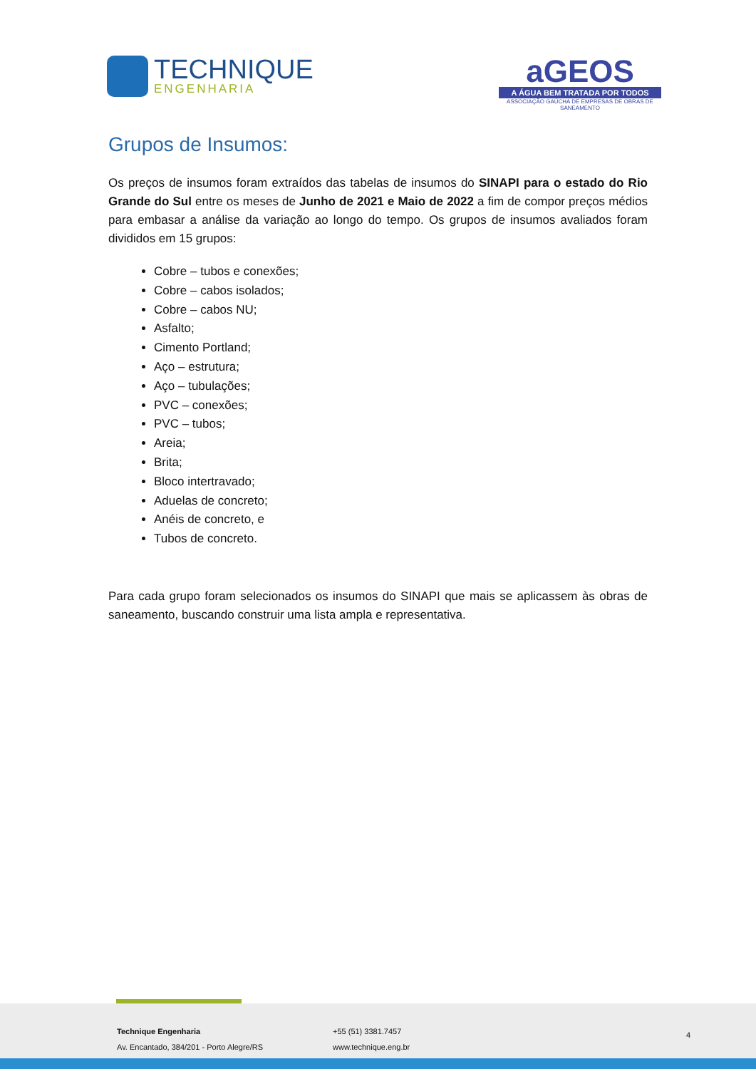TECHNIQUE
ENGENHARIA
aGEOS
A ÁGUA BEM TRATADA POR TODOS
ASSOCIAÇÃO GAÚCHA DE EMPRESAS DE OBRAS DE SANEAMENTO
Grupos de Insumos:
Os preços de insumos foram extraídos das tabelas de insumos do SINAPI para o estado do Rio Grande do Sul entre os meses de Junho de 2021 e Maio de 2022 a fim de compor preços médios para embasar a análise da variação ao longo do tempo. Os grupos de insumos avaliados foram divididos em 15 grupos:
Cobre – tubos e conexões;
Cobre – cabos isolados;
Cobre – cabos NU;
Asfalto;
Cimento Portland;
Aço – estrutura;
Aço – tubulações;
PVC – conexões;
PVC – tubos;
Areia;
Brita;
Bloco intertravado;
Aduelas de concreto;
Anéis de concreto, e
Tubos de concreto.
Para cada grupo foram selecionados os insumos do SINAPI que mais se aplicassem às obras de saneamento, buscando construir uma lista ampla e representativa.
Technique Engenharia
Av. Encantado, 384/201 - Porto Alegre/RS
+55 (51) 3381.7457
www.technique.eng.br
4